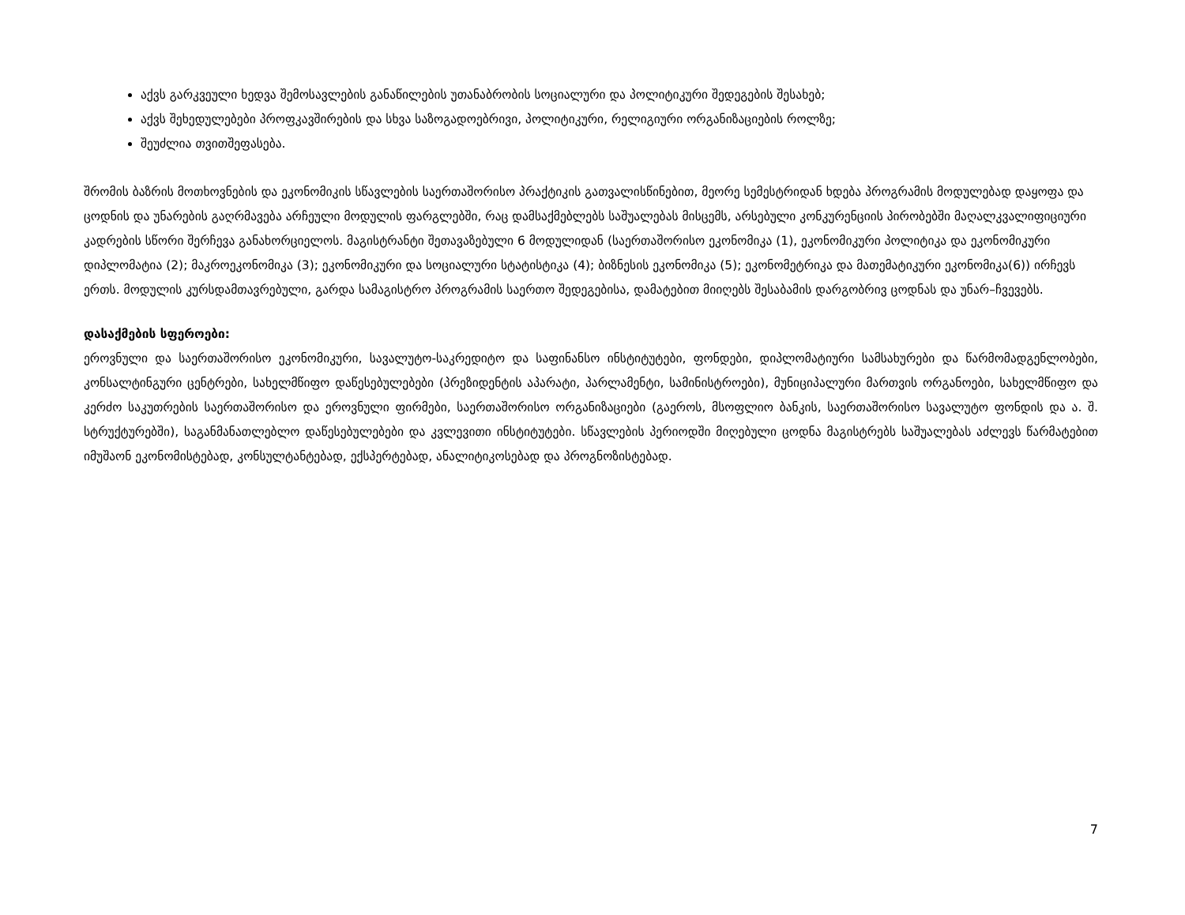აქვს გარკვეული ხედვა შემოსავლების განაწილების უთანაბრობის სოციალური და პოლიტიკური შედეგების შესახებ;
აქვს შეხედულებები პროფკავშირების და სხვა საზოგადოებრივი, პოლიტიკური, რელიგიური ორგანიზაციების როლზე;
შეუძლია თვითშეფასება.
შრომის ბაზრის მოთხოვნების და ეკონომიკის სწავლების საერთაშორისო პრაქტიკის გათვალისწინებით, მეორე სემესტრიდან ხდება პროგრამის მოდულებად დაყოფა და ცოდნის და უნარების გაღრმავება არჩეული მოდულის ფარგლებში, რაც დამსაქმებლებს საშუალებას მისცემს, არსებული კონკურენციის პირობებში მაღალკვალიფიციური კადრების სწორი შერჩევა განახორციელოს. მაგისტრანტი შეთავაზებული 6 მოდულიდან (საერთაშორისო ეკონომიკა (1), ეკონომიკური პოლიტიკა და ეკონომიკური დიპლომატია (2); მაკროეკონომიკა (3); ეკონომიკური და სოციალური სტატისტიკა (4); ბიზნესის ეკონომიკა (5); ეკონომეტრიკა და მათემატიკური ეკონომიკა(6)) ირჩევს ერთს. მოდულის კურსდამთავრებული, გარდა სამაგისტრო პროგრამის საერთო შედეგებისა, დამატებით მიიღებს შესაბამის დარგობრივ ცოდნას და უნარ–ჩვევებს.
დასაქმების სფეროები:
ეროვნული და საერთაშორისო ეკონომიკური, სავალუტო-საკრედიტო და საფინანსო ინსტიტუტები, ფონდები, დიპლომატიური სამსახურები და წარმომადგენლობები, კონსალტინგური ცენტრები, სახელმწიფო დაწესებულებები (პრეზიდენტის აპარატი, პარლამენტი, სამინისტროები), მუნიციპალური მართვის ორგანოები, სახელმწიფო და კერძო საკუთრების საერთაშორისო და ეროვნული ფირმები, საერთაშორისო ორგანიზაციები (გაეროს, მსოფლიო ბანკის, საერთაშორისო სავალუტო ფონდის და ა. შ. სტრუქტურებში), საგანმანათლებლო დაწესებულებები და კვლევითი ინსტიტუტები. სწავლების პერიოდში მიღებული ცოდნა მაგისტრებს საშუალებას აძლევს წარმატებით იმუშაონ ეკონომისტებად, კონსულტანტებად, ექსპერტებად, ანალიტიკოსებად და პროგნოზისტებად.
7